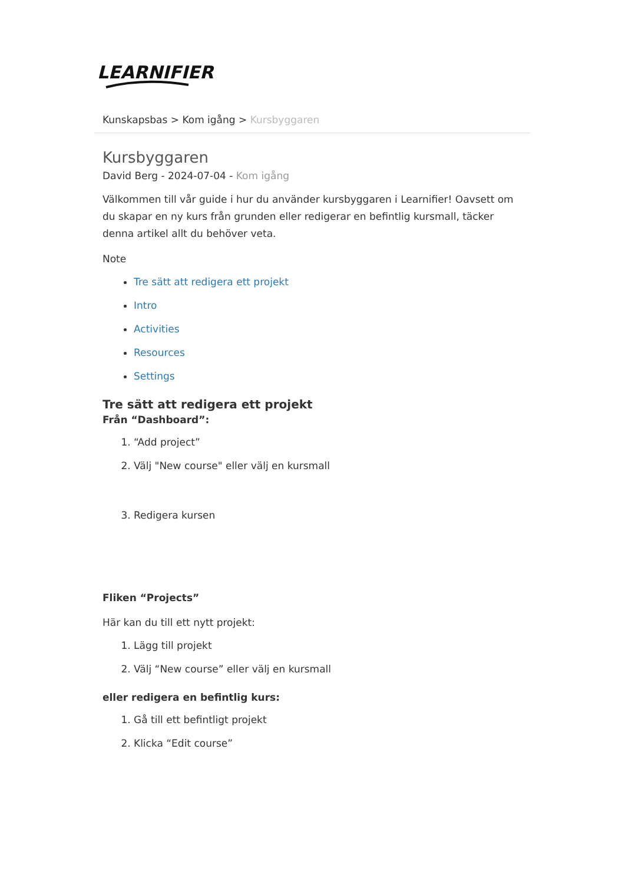LEARNIFIER
Kunskapsbas > Kom igång > Kursbyggaren
Kursbyggaren
David Berg - 2024-07-04 - Kom igång
Välkommen till vår guide i hur du använder kursbyggaren i Learnifier! Oavsett om du skapar en ny kurs från grunden eller redigerar en befintlig kursmall, täcker denna artikel allt du behöver veta.
Note
Tre sätt att redigera ett projekt
Intro
Activities
Resources
Settings
Tre sätt att redigera ett projekt
Från “Dashboard”:
1. “Add project”
2. Välj "New course" eller välj en kursmall
3. Redigera kursen
Fliken “Projects”
Här kan du till ett nytt projekt:
1. Lägg till projekt
2. Välj “New course” eller välj en kursmall
eller redigera en befintlig kurs:
1. Gå till ett befintligt projekt
2. Klicka “Edit course”